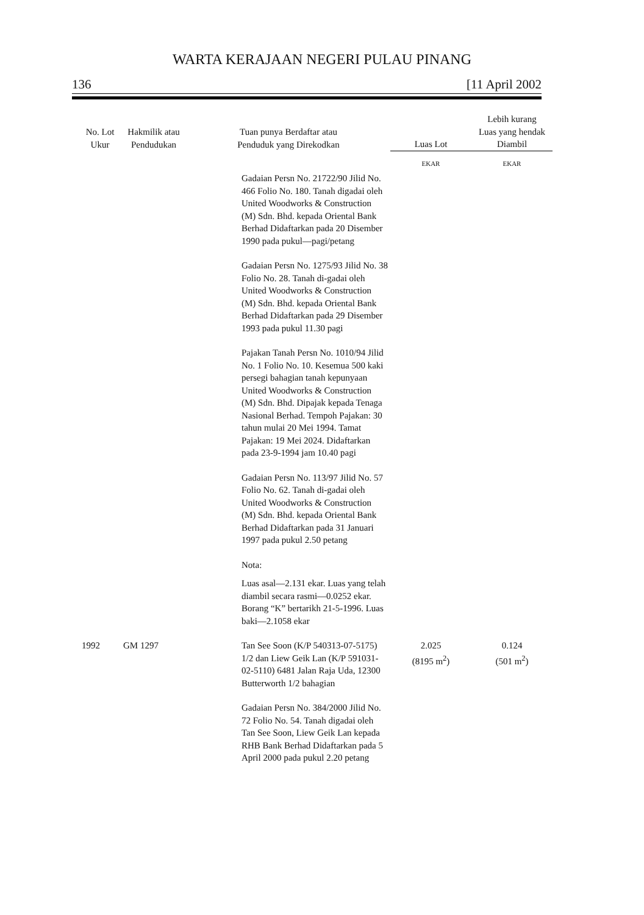WARTA KERAJAAN NEGERI PULAU PINANG
136 [11 April 2002
| No. Lot Ukur | Hakmilik atau Pendudukan | Tuan punya Berdaftar atau Penduduk yang Direkodkan | Luas Lot | Lebih kurang Luas yang hendak Diambil |
| --- | --- | --- | --- | --- |
| | | | EKAR | EKAR |
| | | Gadaian Persn No. 21722/90 Jilid No. 466 Folio No. 180. Tanah digadai oleh United Woodworks & Construction (M) Sdn. Bhd. kepada Oriental Bank Berhad Didaftarkan pada 20 Disember 1990 pada pukul—pagi/petang Gadaian Persn No. 1275/93 Jilid No. 38 Folio No. 28. Tanah di-gadai oleh United Woodworks & Construction (M) Sdn. Bhd. kepada Oriental Bank Berhad Didaftarkan pada 29 Disember 1993 pada pukul 11.30 pagi Pajakan Tanah Persn No. 1010/94 Jilid No. 1 Folio No. 10. Kesemua 500 kaki persegi bahagian tanah kepunyaan United Woodworks & Construction (M) Sdn. Bhd. Dipajak kepada Tenaga Nasional Berhad. Tempoh Pajakan: 30 tahun mulai 20 Mei 1994. Tamat Pajakan: 19 Mei 2024. Didaftarkan pada 23-9-1994 jam 10.40 pagi Gadaian Persn No. 113/97 Jilid No. 57 Folio No. 62. Tanah di-gadai oleh United Woodworks & Construction (M) Sdn. Bhd. kepada Oriental Bank Berhad Didaftarkan pada 31 Januari 1997 pada pukul 2.50 petang Nota: Luas asal—2.131 ekar. Luas yang telah diambil secara rasmi—0.0252 ekar. Borang “K” bertarikh 21-5-1996. Luas baki—2.1058 ekar | | |
| 1992 | GM 1297 | Tan See Soon (K/P 540313-07-5175) 1/2 dan Liew Geik Lan (K/P 591031-02-5110) 6481 Jalan Raja Uda, 12300 Butterworth 1/2 bahagian Gadaian Persn No. 384/2000 Jilid No. 72 Folio No. 54. Tanah digadai oleh Tan See Soon, Liew Geik Lan kepada RHB Bank Berhad Didaftarkan pada 5 April 2000 pada pukul 2.20 petang | 2.025 (8195 m<sup>2</sup>) | 0.124 (501 m<sup>2</sup>) |